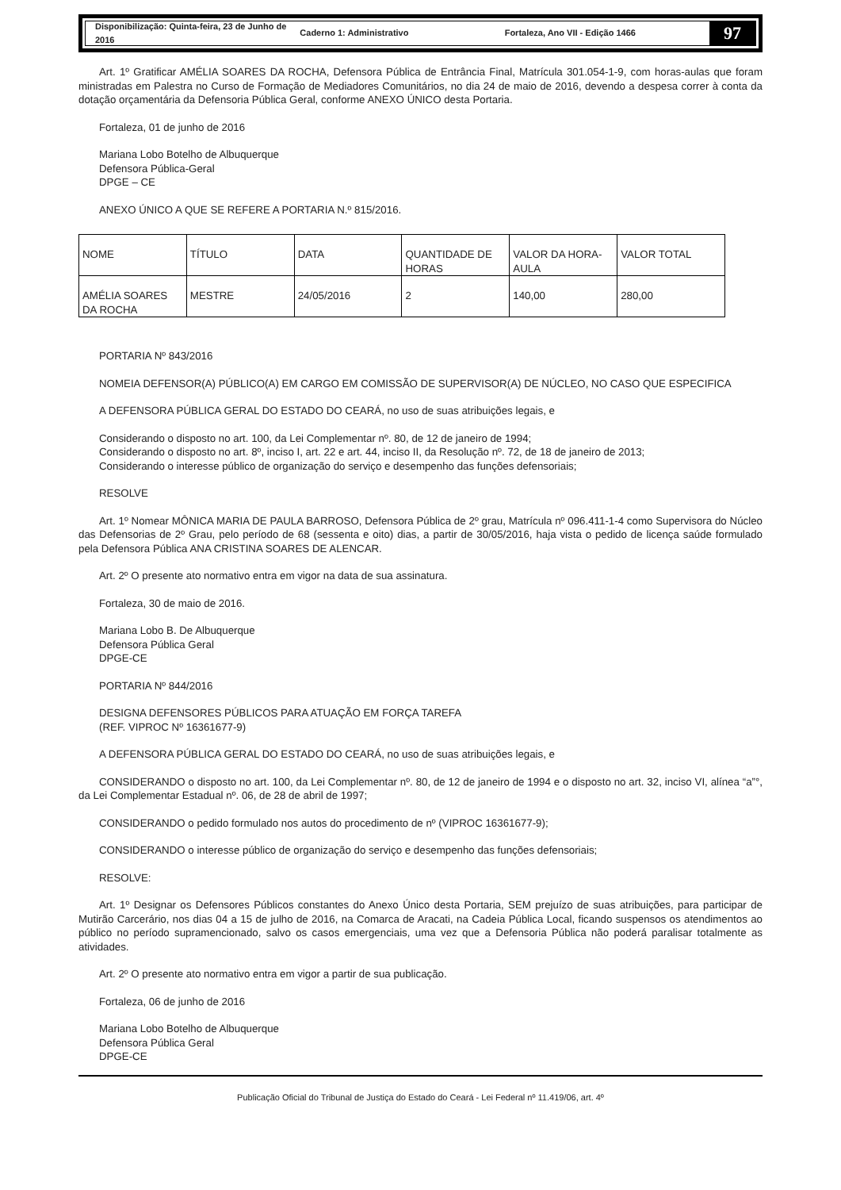Disponibilização: Quinta-feira, 23 de Junho de 2016 Caderno 1: Administrativo Fortaleza, Ano VII - Edição 1466
97
Art. 1º Gratificar AMÉLIA SOARES DA ROCHA, Defensora Pública de Entrância Final, Matrícula 301.054-1-9, com horas-aulas que foram ministradas em Palestra no Curso de Formação de Mediadores Comunitários, no dia 24 de maio de 2016, devendo a despesa correr à conta da dotação orçamentária da Defensoria Pública Geral, conforme ANEXO ÚNICO desta Portaria.
Fortaleza, 01 de junho de 2016
Mariana Lobo Botelho de Albuquerque
Defensora Pública-Geral
DPGE – CE
ANEXO ÚNICO A QUE SE REFERE A PORTARIA N.º 815/2016.
| NOME | TÍTULO | DATA | QUANTIDADE DE HORAS | VALOR DA HORA-AULA | VALOR TOTAL |
| --- | --- | --- | --- | --- | --- |
| AMÉLIA SOARES DA ROCHA | MESTRE | 24/05/2016 | 2 | 140,00 | 280,00 |
PORTARIA Nº 843/2016
NOMEIA DEFENSOR(A) PÚBLICO(A) EM CARGO EM COMISSÃO DE SUPERVISOR(A) DE NÚCLEO, NO CASO QUE ESPECIFICA
A DEFENSORA PÚBLICA GERAL DO ESTADO DO CEARÁ, no uso de suas atribuições legais, e
Considerando o disposto no art. 100, da Lei Complementar nº. 80, de 12 de janeiro de 1994;
Considerando o disposto no art. 8º, inciso I, art. 22 e art. 44, inciso II, da Resolução nº. 72, de 18 de janeiro de 2013;
Considerando o interesse público de organização do serviço e desempenho das funções defensoriais;
RESOLVE
Art. 1º Nomear MÔNICA MARIA DE PAULA BARROSO, Defensora Pública de 2º grau, Matrícula nº 096.411-1-4 como Supervisora do Núcleo das Defensorias de 2º Grau, pelo período de 68 (sessenta e oito) dias, a partir de 30/05/2016, haja vista o pedido de licença saúde formulado pela Defensora Pública ANA CRISTINA SOARES DE ALENCAR.
Art. 2º O presente ato normativo entra em vigor na data de sua assinatura.
Fortaleza, 30 de maio de 2016.
Mariana Lobo B. De Albuquerque
Defensora Pública Geral
DPGE-CE
PORTARIA Nº 844/2016
DESIGNA DEFENSORES PÚBLICOS PARA ATUAÇÃO EM FORÇA TAREFA
(REF. VIPROC Nº 16361677-9)
A DEFENSORA PÚBLICA GERAL DO ESTADO DO CEARÁ, no uso de suas atribuições legais, e
CONSIDERANDO o disposto no art. 100, da Lei Complementar nº. 80, de 12 de janeiro de 1994 e o disposto no art. 32, inciso VI, alínea “a”°, da Lei Complementar Estadual nº. 06, de 28 de abril de 1997;
CONSIDERANDO o pedido formulado nos autos do procedimento de nº (VIPROC 16361677-9);
CONSIDERANDO o interesse público de organização do serviço e desempenho das funções defensoriais;
RESOLVE:
Art. 1º Designar os Defensores Públicos constantes do Anexo Único desta Portaria, SEM prejuízo de suas atribuições, para participar de Mutirão Carcerário, nos dias 04 a 15 de julho de 2016, na Comarca de Aracati, na Cadeia Pública Local, ficando suspensos os atendimentos ao público no período supramencionado, salvo os casos emergenciais, uma vez que a Defensoria Pública não poderá paralisar totalmente as atividades.
Art. 2º O presente ato normativo entra em vigor a partir de sua publicação.
Fortaleza, 06 de junho de 2016
Mariana Lobo Botelho de Albuquerque
Defensora Pública Geral
DPGE-CE
Publicação Oficial do Tribunal de Justiça do Estado do Ceará - Lei Federal nº 11.419/06, art. 4º